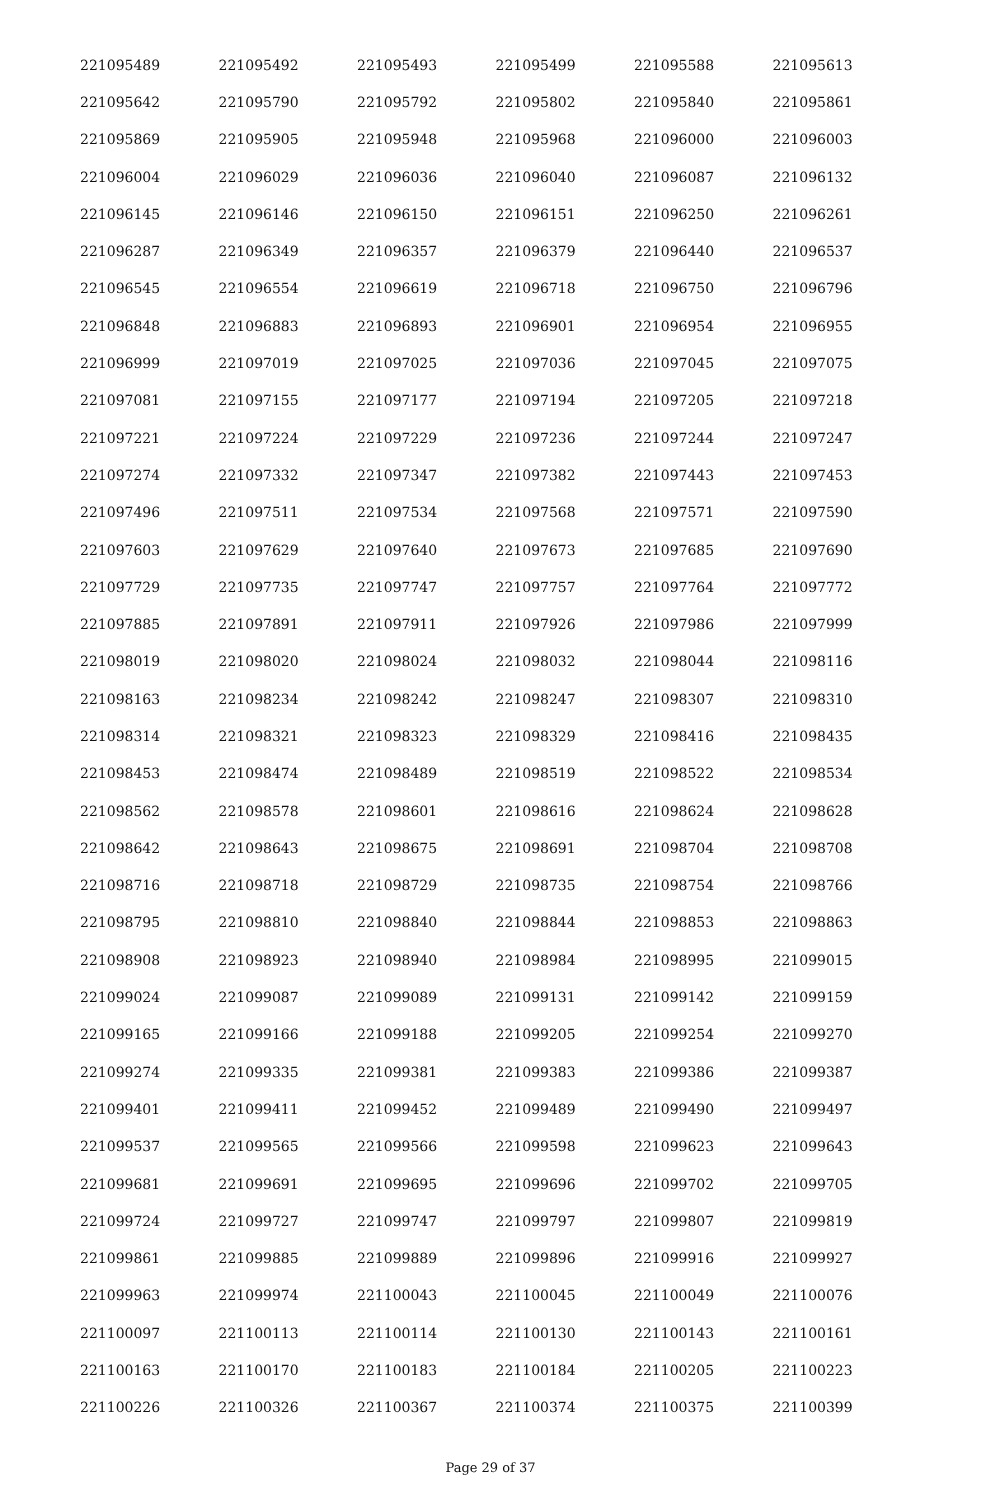| 221095489 | 221095492 | 221095493 | 221095499 | 221095588 | 221095613 |
| 221095642 | 221095790 | 221095792 | 221095802 | 221095840 | 221095861 |
| 221095869 | 221095905 | 221095948 | 221095968 | 221096000 | 221096003 |
| 221096004 | 221096029 | 221096036 | 221096040 | 221096087 | 221096132 |
| 221096145 | 221096146 | 221096150 | 221096151 | 221096250 | 221096261 |
| 221096287 | 221096349 | 221096357 | 221096379 | 221096440 | 221096537 |
| 221096545 | 221096554 | 221096619 | 221096718 | 221096750 | 221096796 |
| 221096848 | 221096883 | 221096893 | 221096901 | 221096954 | 221096955 |
| 221096999 | 221097019 | 221097025 | 221097036 | 221097045 | 221097075 |
| 221097081 | 221097155 | 221097177 | 221097194 | 221097205 | 221097218 |
| 221097221 | 221097224 | 221097229 | 221097236 | 221097244 | 221097247 |
| 221097274 | 221097332 | 221097347 | 221097382 | 221097443 | 221097453 |
| 221097496 | 221097511 | 221097534 | 221097568 | 221097571 | 221097590 |
| 221097603 | 221097629 | 221097640 | 221097673 | 221097685 | 221097690 |
| 221097729 | 221097735 | 221097747 | 221097757 | 221097764 | 221097772 |
| 221097885 | 221097891 | 221097911 | 221097926 | 221097986 | 221097999 |
| 221098019 | 221098020 | 221098024 | 221098032 | 221098044 | 221098116 |
| 221098163 | 221098234 | 221098242 | 221098247 | 221098307 | 221098310 |
| 221098314 | 221098321 | 221098323 | 221098329 | 221098416 | 221098435 |
| 221098453 | 221098474 | 221098489 | 221098519 | 221098522 | 221098534 |
| 221098562 | 221098578 | 221098601 | 221098616 | 221098624 | 221098628 |
| 221098642 | 221098643 | 221098675 | 221098691 | 221098704 | 221098708 |
| 221098716 | 221098718 | 221098729 | 221098735 | 221098754 | 221098766 |
| 221098795 | 221098810 | 221098840 | 221098844 | 221098853 | 221098863 |
| 221098908 | 221098923 | 221098940 | 221098984 | 221098995 | 221099015 |
| 221099024 | 221099087 | 221099089 | 221099131 | 221099142 | 221099159 |
| 221099165 | 221099166 | 221099188 | 221099205 | 221099254 | 221099270 |
| 221099274 | 221099335 | 221099381 | 221099383 | 221099386 | 221099387 |
| 221099401 | 221099411 | 221099452 | 221099489 | 221099490 | 221099497 |
| 221099537 | 221099565 | 221099566 | 221099598 | 221099623 | 221099643 |
| 221099681 | 221099691 | 221099695 | 221099696 | 221099702 | 221099705 |
| 221099724 | 221099727 | 221099747 | 221099797 | 221099807 | 221099819 |
| 221099861 | 221099885 | 221099889 | 221099896 | 221099916 | 221099927 |
| 221099963 | 221099974 | 221100043 | 221100045 | 221100049 | 221100076 |
| 221100097 | 221100113 | 221100114 | 221100130 | 221100143 | 221100161 |
| 221100163 | 221100170 | 221100183 | 221100184 | 221100205 | 221100223 |
| 221100226 | 221100326 | 221100367 | 221100374 | 221100375 | 221100399 |
Page 29 of 37